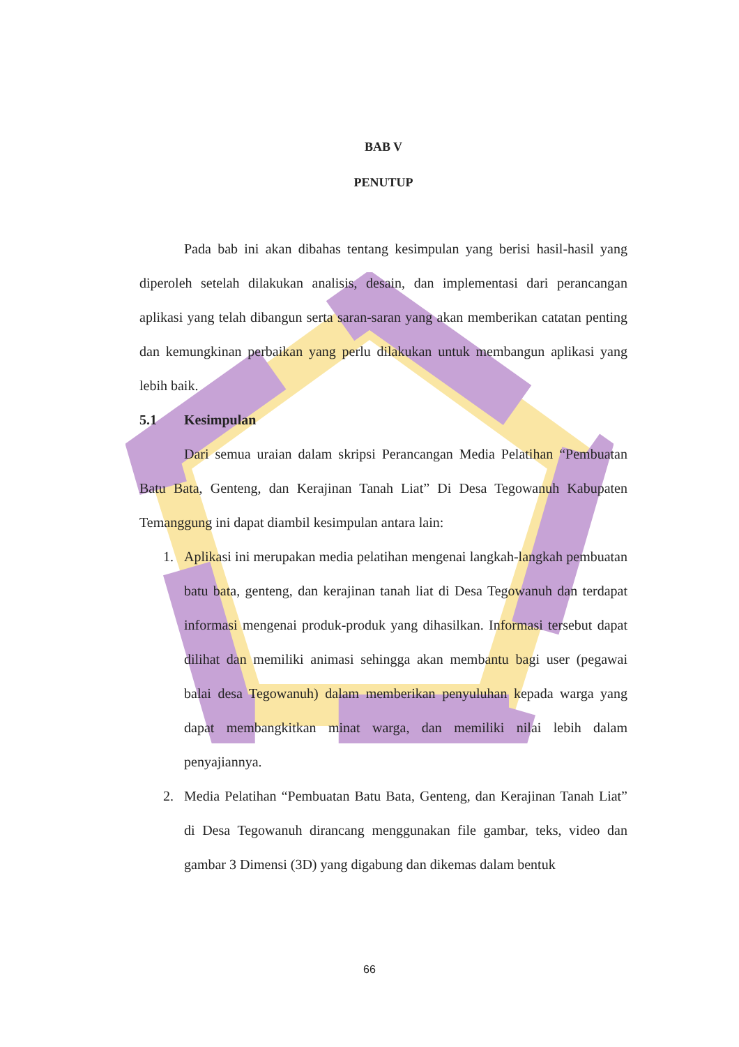BAB V
PENUTUP
Pada bab ini akan dibahas tentang kesimpulan yang berisi hasil-hasil yang diperoleh setelah dilakukan analisis, desain, dan implementasi dari perancangan aplikasi yang telah dibangun serta saran-saran yang akan memberikan catatan penting dan kemungkinan perbaikan yang perlu dilakukan untuk membangun aplikasi yang lebih baik.
5.1 Kesimpulan
Dari semua uraian dalam skripsi Perancangan Media Pelatihan “Pembuatan Batu Bata, Genteng, dan Kerajinan Tanah Liat” Di Desa Tegowanuh Kabupaten Temanggung ini dapat diambil kesimpulan antara lain:
1. Aplikasi ini merupakan media pelatihan mengenai langkah-langkah pembuatan batu bata, genteng, dan kerajinan tanah liat di Desa Tegowanuh dan terdapat informasi mengenai produk-produk yang dihasilkan. Informasi tersebut dapat dilihat dan memiliki animasi sehingga akan membantu bagi user (pegawai balai desa Tegowanuh) dalam memberikan penyuluhan kepada warga yang dapat membangkitkan minat warga, dan memiliki nilai lebih dalam penyajiannya.
2. Media Pelatihan “Pembuatan Batu Bata, Genteng, dan Kerajinan Tanah Liat” di Desa Tegowanuh dirancang menggunakan file gambar, teks, video dan gambar 3 Dimensi (3D) yang digabung dan dikemas dalam bentuk
66